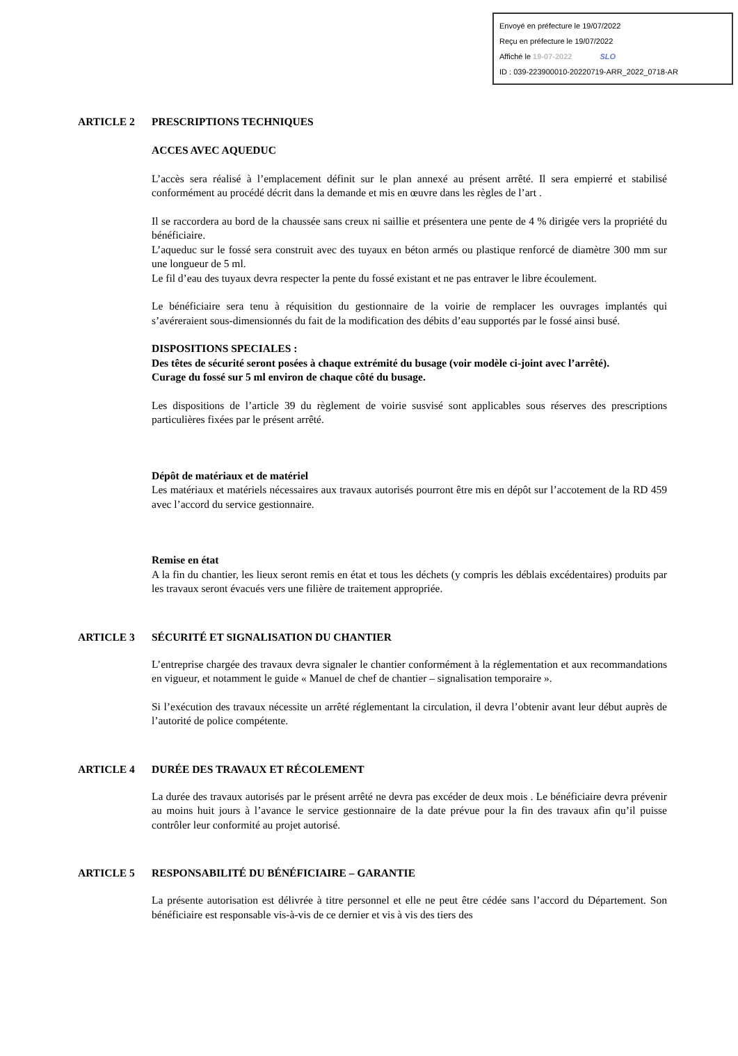Envoyé en préfecture le 19/07/2022
Reçu en préfecture le 19/07/2022
Affiché le 19-07-2022 SLO
ID : 039-223900010-20220719-ARR_2022_0718-AR
ARTICLE 2 PRESCRIPTIONS TECHNIQUES
ACCES AVEC AQUEDUC
L’accès sera réalisé à l’emplacement définit sur le plan annexé au présent arrêté. Il sera empierré et stabilisé conformément au procédé décrit dans la demande et mis en œuvre dans les règles de l’art .
Il se raccordera au bord de la chaussée sans creux ni saillie et présentera une pente de 4 % dirigée vers la propriété du bénéficiaire.
L’aqueduc sur le fossé sera construit avec des tuyaux en béton armés ou plastique renforcé de diamètre 300 mm sur une longueur de 5 ml.
Le fil d’eau des tuyaux devra respecter la pente du fossé existant et ne pas entraver le libre écoulement.
Le bénéficiaire sera tenu à réquisition du gestionnaire de la voirie de remplacer les ouvrages implantés qui s’avéreraient sous-dimensionnés du fait de la modification des débits d’eau supportés par le fossé ainsi busé.
DISPOSITIONS SPECIALES :
Des têtes de sécurité seront posées à chaque extrémité du busage (voir modèle ci-joint avec l’arrêté).
Curage du fossé sur 5 ml environ de chaque côté du busage.
Les dispositions de l’article 39 du règlement de voirie susvisé sont applicables sous réserves des prescriptions particulières fixées par le présent arrêté.
Dépôt de matériaux et de matériel
Les matériaux et matériels nécessaires aux travaux autorisés pourront être mis en dépôt sur l’accotement de la RD 459 avec l’accord du service gestionnaire.
Remise en état
A la fin du chantier, les lieux seront remis en état et tous les déchets (y compris les déblais excédentaires) produits par les travaux seront évacués vers une filière de traitement appropriée.
ARTICLE 3 SÉCURITÉ ET SIGNALISATION DU CHANTIER
L’entreprise chargée des travaux devra signaler le chantier conformément à la réglementation et aux recommandations en vigueur, et notamment le guide « Manuel de chef de chantier – signalisation temporaire ».
Si l’exécution des travaux nécessite un arrêté réglementant la circulation, il devra l’obtenir avant leur début auprès de l’autorité de police compétente.
ARTICLE 4 DURÉE DES TRAVAUX ET RÉCOLEMENT
La durée des travaux autorisés par le présent arrêté ne devra pas excéder de deux mois . Le bénéficiaire devra prévenir au moins huit jours à l’avance le service gestionnaire de la date prévue pour la fin des travaux afin qu’il puisse contrôler leur conformité au projet autorisé.
ARTICLE 5 RESPONSABILITÉ DU BÉNÉFICIAIRE – GARANTIE
La présente autorisation est délivrée à titre personnel et elle ne peut être cédée sans l’accord du Département. Son bénéficiaire est responsable vis-à-vis de ce dernier et vis à vis des tiers des